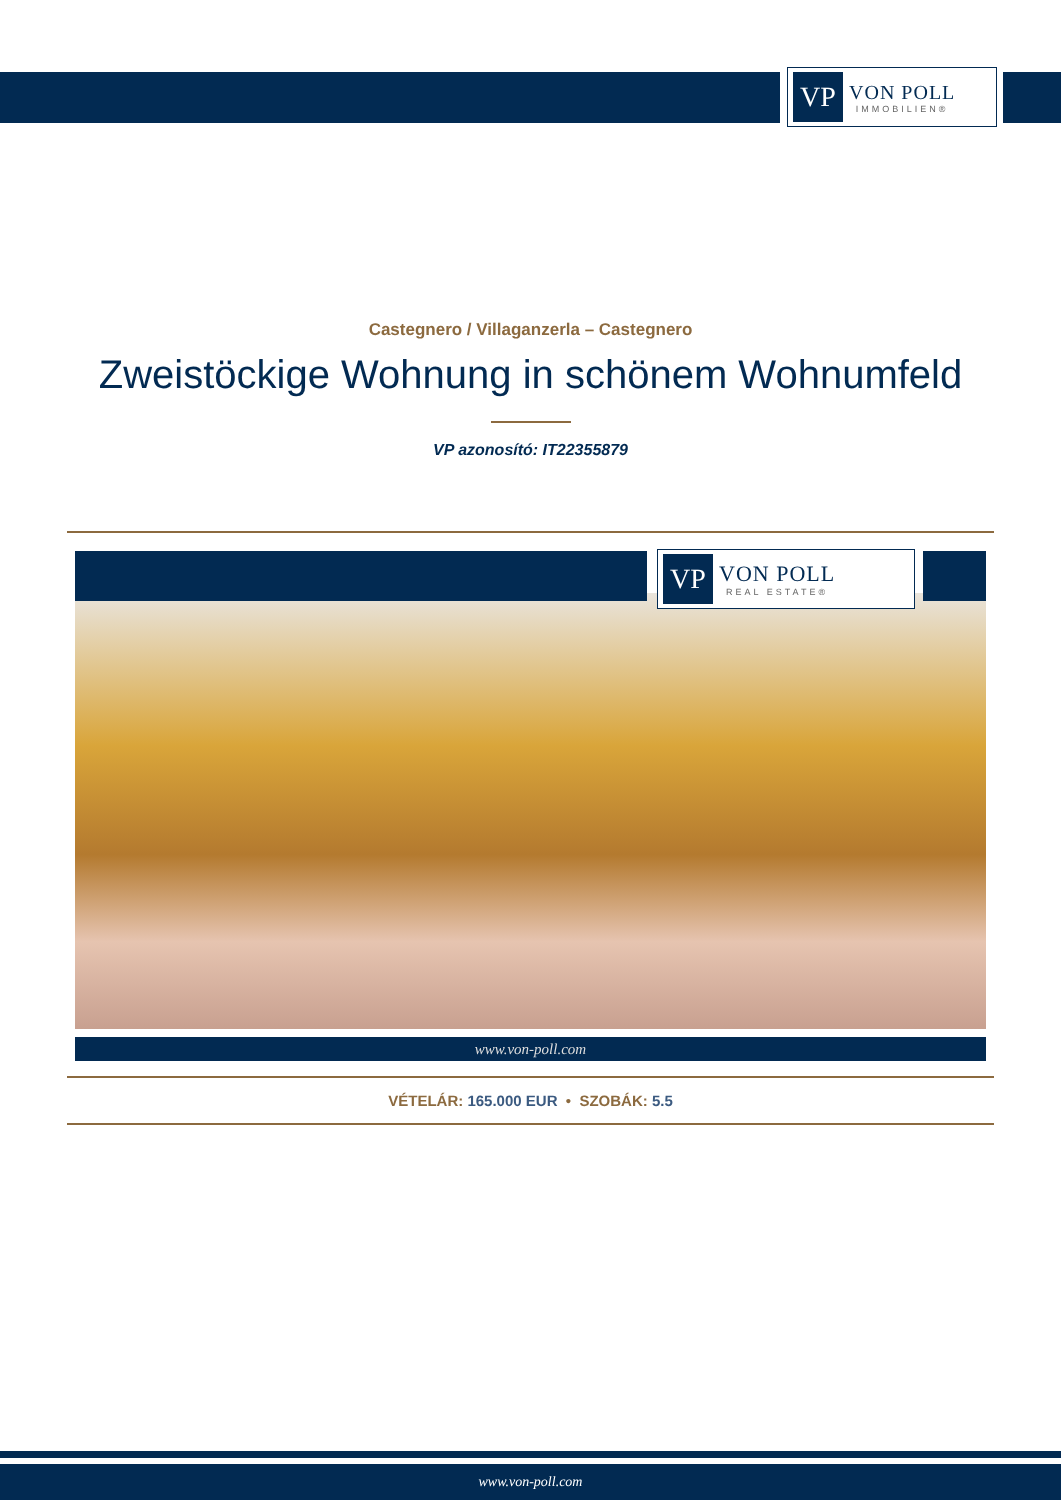VP
VON POLL
IMMOBILIEN®
Castegnero / Villaganzerla – Castegnero
Zweistöckige Wohnung in schönem Wohnumfeld
VP azonosító: IT22355879
VP
VON POLL
REAL ESTATE®
www.von-poll.com
VÉTELÁR: 165.000 EUR • SZOBÁK: 5.5
www.von-poll.com